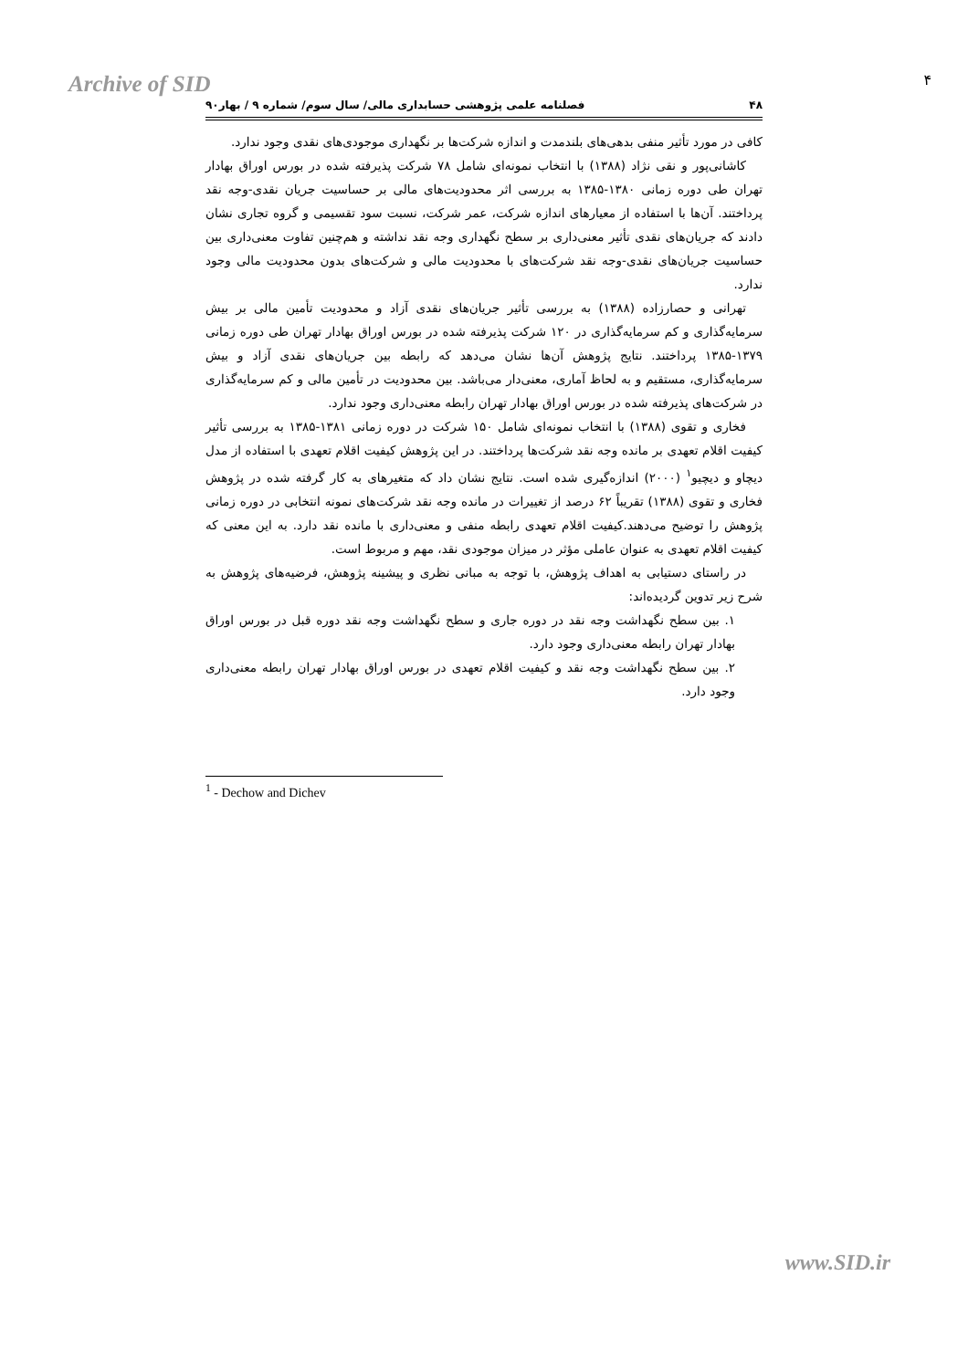Archive of SID ۴
۴۸ فصلنامه علمی پژوهشی حسابداری مالی/ سال سوم/ شماره ۹ / بهار۹۰
کافی در مورد تأثیر منفی بدهی‌های بلندمدت و اندازه شرکت‌ها بر نگهداری موجودی‌های نقدی وجود ندارد.
کاشانی‌پور و نقی نژاد (۱۳۸۸) با انتخاب نمونه‌ای شامل ۷۸ شرکت پذیرفته شده در بورس اوراق بهادار تهران طی دوره زمانی ۱۳۸۰-۱۳۸۵ به بررسی اثر محدودیت‌های مالی بر حساسیت جریان نقدی-وجه نقد پرداختند. آن‌ها با استفاده از معیارهای اندازه شرکت، عمر شرکت، نسبت سود تقسیمی و گروه تجاری نشان دادند که جریان‌های نقدی تأثیر معنی‌داری بر سطح نگهداری وجه نقد نداشته و هم‌چنین تفاوت معنی‌داری بین حساسیت جریان‌های نقدی-وجه نقد شرکت‌های با محدودیت مالی و شرکت‌های بدون محدودیت مالی وجود ندارد.
تهرانی و حصارزاده (۱۳۸۸) به بررسی تأثیر جریان‌های نقدی آزاد و محدودیت تأمین مالی بر بیش سرمایه‌گذاری و کم سرمایه‌گذاری در ۱۲۰ شرکت پذیرفته شده در بورس اوراق بهادار تهران طی دوره زمانی ۱۳۷۹-۱۳۸۵ پرداختند. نتایج پژوهش آن‌ها نشان می‌دهد که رابطه بین جریان‌های نقدی آزاد و بیش سرمایه‌گذاری، مستقیم و به لحاظ آماری، معنی‌دار می‌باشد. بین محدودیت در تأمین مالی و کم سرمایه‌گذاری در شرکت‌های پذیرفته شده در بورس اوراق بهادار تهران رابطه معنی‌داری وجود ندارد.
فخاری و تقوی (۱۳۸۸) با انتخاب نمونه‌ای شامل ۱۵۰ شرکت در دوره زمانی ۱۳۸۱-۱۳۸۵ به بررسی تأثیر کیفیت اقلام تعهدی بر مانده وجه نقد شرکت‌ها پرداختند. در این پژوهش کیفیت اقلام تعهدی با استفاده از مدل دیچاو و دیچیو<sup>۱</sup> (۲۰۰۰) اندازه‌گیری شده است. نتایج نشان داد که متغیرهای به کار گرفته شده در پژوهش فخاری و تقوی (۱۳۸۸) تقریباً ۶۲ درصد از تغییرات در مانده وجه نقد شرکت‌های نمونه انتخابی در دوره زمانی پژوهش را توضیح می‌دهند.کیفیت اقلام تعهدی رابطه منفی و معنی‌داری با مانده نقد دارد. به این معنی که کیفیت اقلام تعهدی به عنوان عاملی مؤثر در میزان موجودی نقد، مهم و مربوط است.
در راستای دستیابی به اهداف پژوهش، با توجه به مبانی نظری و پیشینه پژوهش، فرضیه‌های پژوهش به شرح زیر تدوین گردیده‌اند:
۱. بین سطح نگهداشت وجه نقد در دوره جاری و سطح نگهداشت وجه نقد دوره قبل در بورس اوراق بهادار تهران رابطه معنی‌داری وجود دارد.
۲. بین سطح نگهداشت وجه نقد و کیفیت اقلام تعهدی در بورس اوراق بهادار تهران رابطه معنی‌داری وجود دارد.
<sup>1</sup> - Dechow and Dichev
www.SID.ir